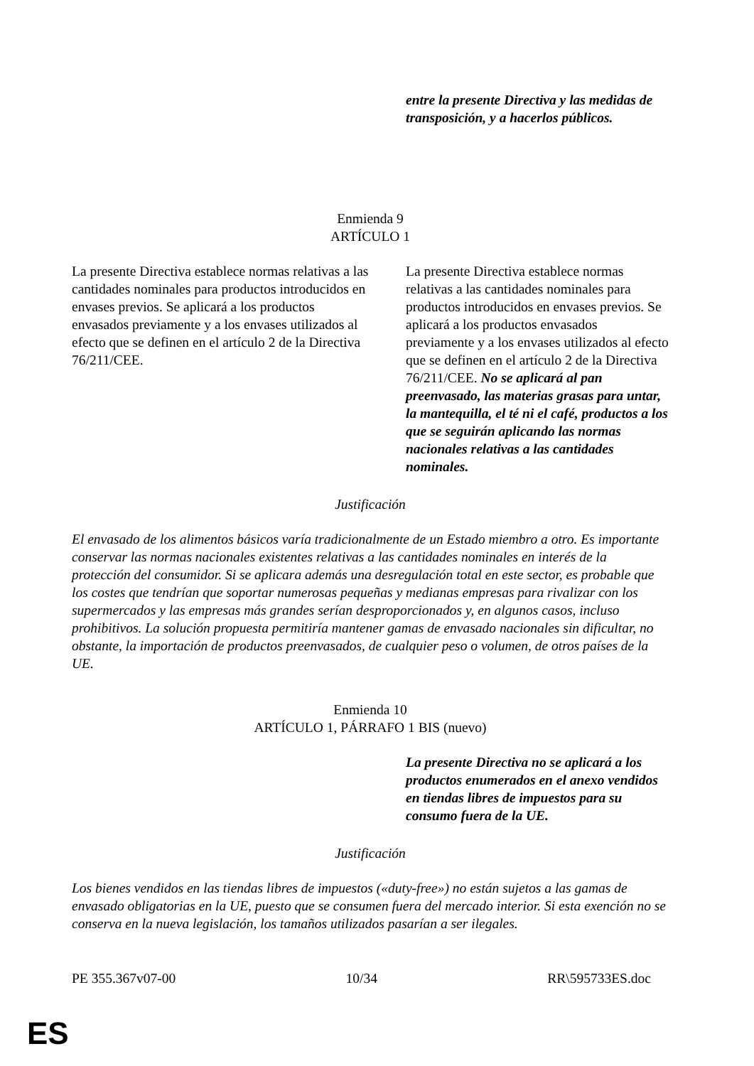| | entre la presente Directiva y las medidas de transposición, y a hacerlos públicos. |
Enmienda 9
ARTÍCULO 1
| La presente Directiva establece normas relativas a las cantidades nominales para productos introducidos en envases previos. Se aplicará a los productos envasados previamente y a los envases utilizados al efecto que se definen en el artículo 2 de la Directiva 76/211/CEE. | La presente Directiva establece normas relativas a las cantidades nominales para productos introducidos en envases previos. Se aplicará a los productos envasados previamente y a los envases utilizados al efecto que se definen en el artículo 2 de la Directiva 76/211/CEE. No se aplicará al pan preenvasado, las materias grasas para untar, la mantequilla, el té ni el café, productos a los que se seguirán aplicando las normas nacionales relativas a las cantidades nominales. |
Justificación
El envasado de los alimentos básicos varía tradicionalmente de un Estado miembro a otro. Es importante conservar las normas nacionales existentes relativas a las cantidades nominales en interés de la protección del consumidor. Si se aplicara además una desregulación total en este sector, es probable que los costes que tendrían que soportar numerosas pequeñas y medianas empresas para rivalizar con los supermercados y las empresas más grandes serían desproporcionados y, en algunos casos, incluso prohibitivos. La solución propuesta permitiría mantener gamas de envasado nacionales sin dificultar, no obstante, la importación de productos preenvasados, de cualquier peso o volumen, de otros países de la UE.
Enmienda 10
ARTÍCULO 1, PÁRRAFO 1 BIS (nuevo)
| | La presente Directiva no se aplicará a los productos enumerados en el anexo vendidos en tiendas libres de impuestos para su consumo fuera de la UE. |
Justificación
Los bienes vendidos en las tiendas libres de impuestos («duty-free») no están sujetos a las gamas de envasado obligatorias en la UE, puesto que se consumen fuera del mercado interior. Si esta exención no se conserva en la nueva legislación, los tamaños utilizados pasarían a ser ilegales.
PE 355.367v07-00 10/34 RR\595733ES.doc
ES